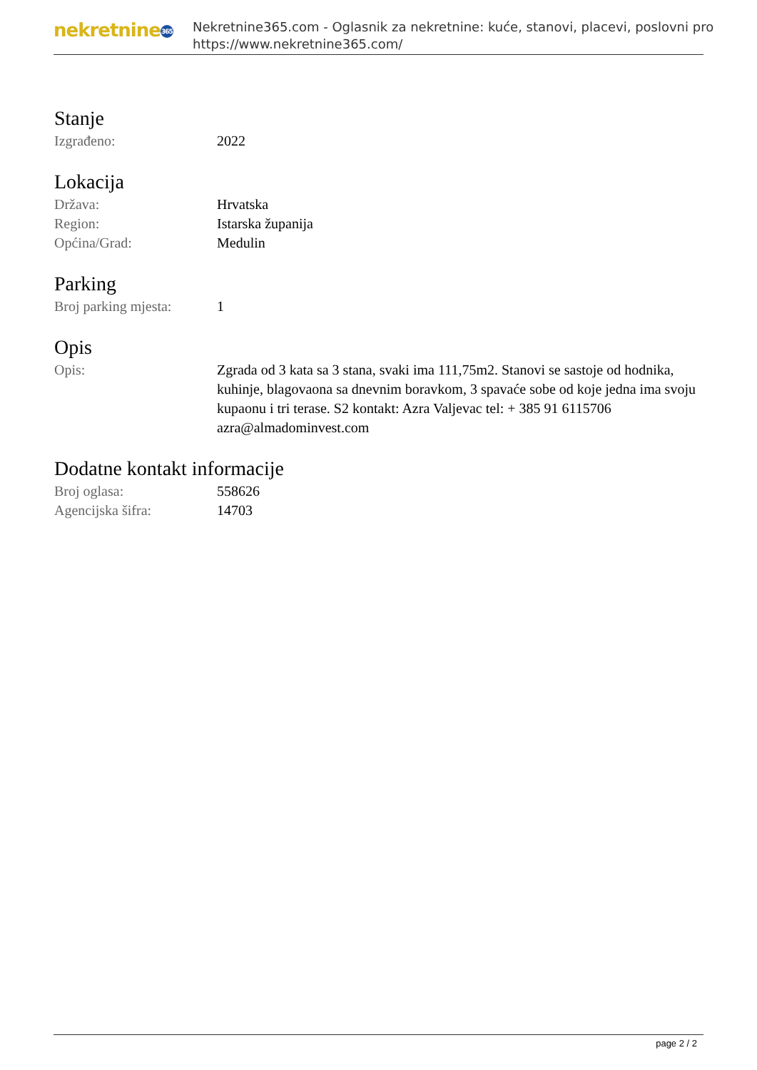nekretnine 365
Nekretnine365.com - Oglasnik za nekretnine: kuće, stanovi, placevi, poslovni pro
https://www.nekretnine365.com/
Stanje
| Izgrađeno: | 2022 |
Lokacija
| Država: | Hrvatska |
| Region: | Istarska županija |
| Općina/Grad: | Medulin |
Parking
| Broj parking mjesta: | 1 |
Opis
| Opis: | Zgrada od 3 kata sa 3 stana, svaki ima 111,75m2. Stanovi se sastoje od hodnika, kuhinje, blagovaona sa dnevnim boravkom, 3 spavaće sobe od koje jedna ima svoju kupaonu i tri terase. S2 kontakt: Azra Valjevac tel: + 385 91 6115706 azra@almadominvest.com |
Dodatne kontakt informacije
| Broj oglasa: | 558626 |
| Agencijska šifra: | 14703 |
page 2 / 2